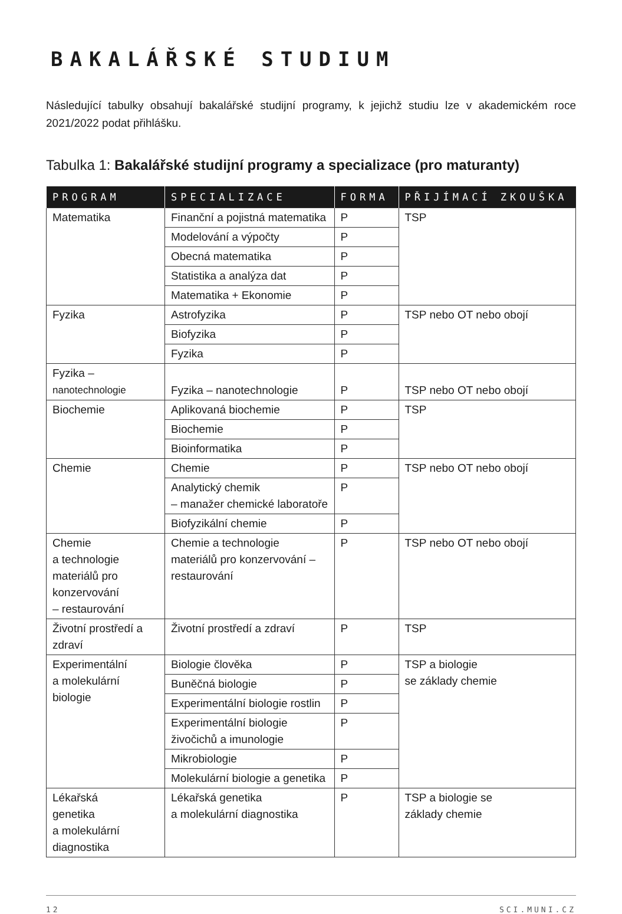BAKALÁŘSKÉ STUDIUM
Následující tabulky obsahují bakalářské studijní programy, k jejichž studiu lze v akademickém roce 2021/2022 podat přihlášku.
Tabulka 1: Bakalářské studijní programy a specializace (pro maturanty)
| PROGRAM | SPECIALIZACE | FORMA | PŘIJÍMACÍ ZKOUŠKA |
| --- | --- | --- | --- |
| Matematika | Finanční a pojistná matematika | P | TSP |
| | Modelování a výpočty | P | |
| | Obecná matematika | P | |
| | Statistika a analýza dat | P | |
| | Matematika + Ekonomie | P | |
| Fyzika | Astrofyzika | P | TSP nebo OT nebo obojí |
| | Biofyzika | P | |
| | Fyzika | P | |
| Fyzika – nanotechnologie | Fyzika – nanotechnologie | P | TSP nebo OT nebo obojí |
| Biochemie | Aplikovaná biochemie | P | TSP |
| | Biochemie | P | |
| | Bioinformatika | P | |
| Chemie | Chemie | P | TSP nebo OT nebo obojí |
| | Analytický chemik – manažer chemické laboratoře | P | |
| | Biofyzikální chemie | P | |
| Chemie a technologie materiálů pro konzervování – restaurování | Chemie a technologie materiálů pro konzervování – restaurování | P | TSP nebo OT nebo obojí |
| Životní prostředí a zdraví | Životní prostředí a zdraví | P | TSP |
| Experimentální a molekulární biologie | Biologie člověka | P | TSP a biologie se základy chemie |
| | Buněčná biologie | P | |
| | Experimentální biologie rostlin | P | |
| | Experimentální biologie živočichů a imunologie | P | |
| | Mikrobiologie | P | |
| | Molekulární biologie a genetika | P | |
| Lékařská genetika a molekulární diagnostika | Lékařská genetika a molekulární diagnostika | P | TSP a biologie se základy chemie |
12 SCI.MUNI.CZ